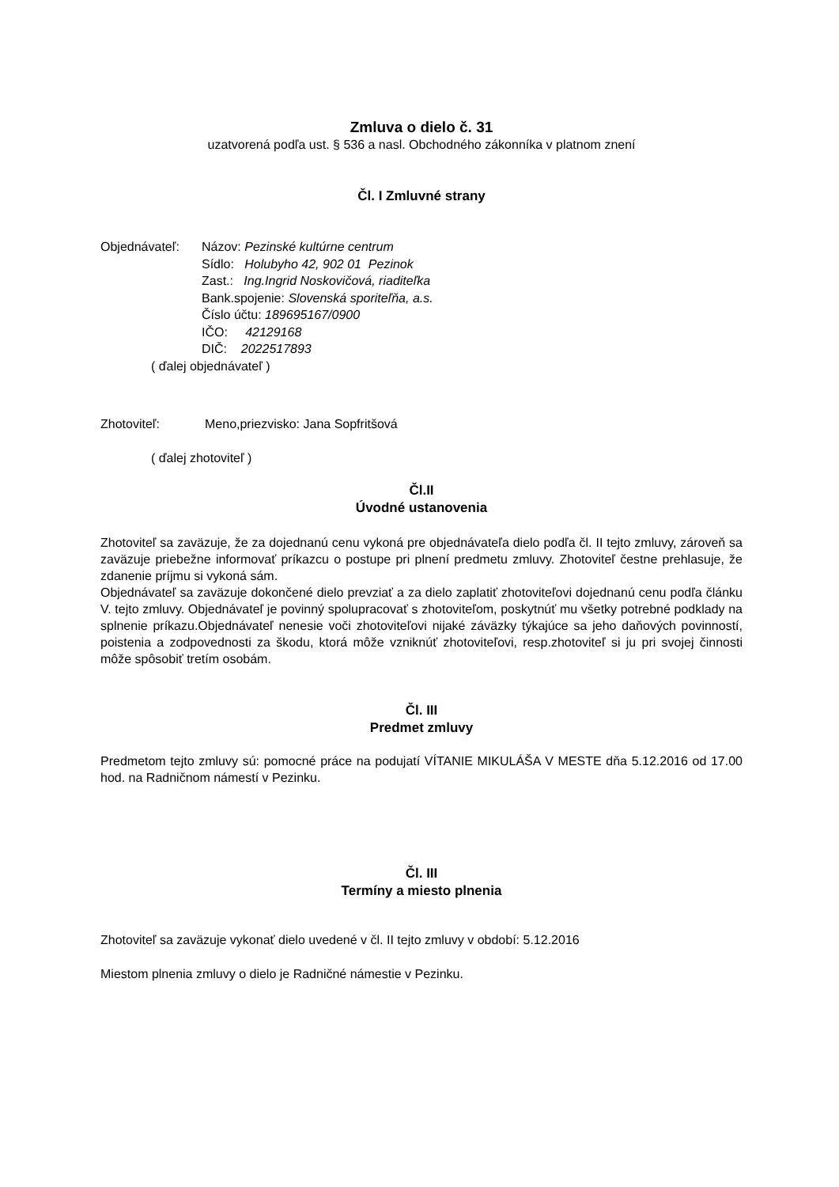Zmluva o dielo č. 31
uzatvorená podľa ust. § 536 a nasl. Obchodného zákonníka v platnom znení
Čl. I Zmluvné strany
Objednávateľ: Názov: Pezinské kultúrne centrum
Sídlo: Holubyho 42, 902 01 Pezinok
Zast.: Ing.Ingrid Noskovičová, riaditeľka
Bank.spojenie: Slovenská sporiteľňa, a.s.
Číslo účtu: 189695167/0900
IČO: 42129168
DIČ: 2022517893
( ďalej objednávateľ )
Zhotoviteľ: Meno,priezvisko: Jana Sopfritšová
( ďalej zhotoviteľ )
Čl.II
Úvodné ustanovenia
Zhotoviteľ sa zaväzuje, že za dojednanú cenu vykoná pre objednávateľa dielo podľa čl. II tejto zmluvy, zároveň sa zaväzuje priebežne informovať príkazcu o postupe pri plnení predmetu zmluvy. Zhotoviteľ čestne prehlasuje, že zdanenie príjmu si vykoná sám.
Objednávateľ sa zaväzuje dokončené dielo prevziať a za dielo zaplatiť zhotoviteľovi dojednanú cenu podľa článku V. tejto zmluvy. Objednávateľ je povinný spolupracovať s zhotoviteľom, poskytnúť mu všetky potrebné podklady na splnenie príkazu.Objednávateľ nenesie voči zhotoviteľovi nijaké záväzky týkajúce sa jeho daňových povinností, poistenia a zodpovednosti za škodu, ktorá môže vzniknúť zhotoviteľovi, resp.zhotoviteľ si ju pri svojej činnosti môže spôsobiť tretím osobám.
Čl. III
Predmet zmluvy
Predmetom tejto zmluvy sú: pomocné práce na podujatí VÍTANIE MIKULÁŠA V MESTE dňa 5.12.2016 od 17.00 hod. na Radničnom námestí v Pezinku.
Čl. III
Termíny a miesto plnenia
Zhotoviteľ sa zaväzuje vykonať dielo uvedené v čl. II tejto zmluvy v období: 5.12.2016
Miestom plnenia zmluvy o dielo je Radničné námestie v Pezinku.